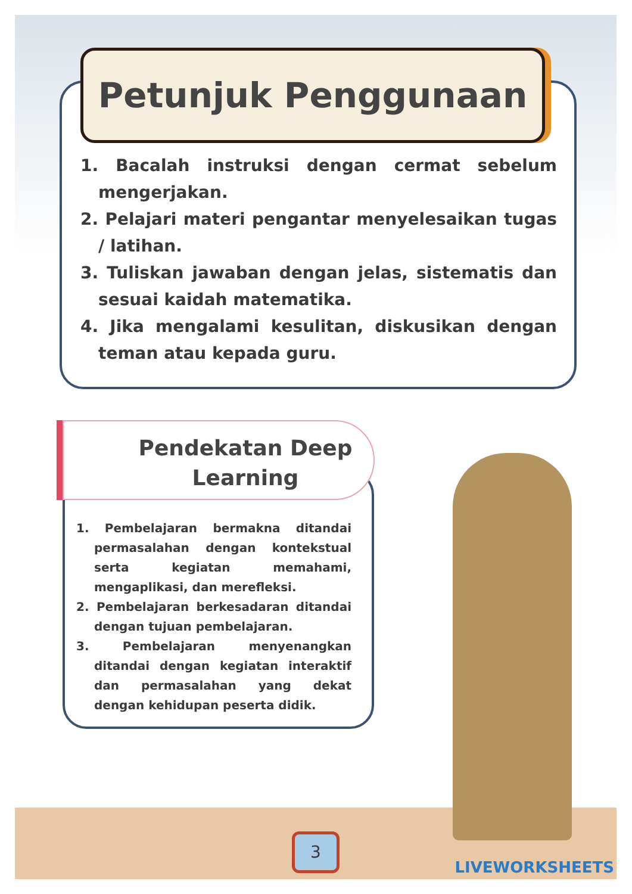Petunjuk Penggunaan
1. Bacalah instruksi dengan cermat sebelum mengerjakan.
2. Pelajari materi pengantar menyelesaikan tugas / latihan.
3. Tuliskan jawaban dengan jelas, sistematis dan sesuai kaidah matematika.
4. Jika mengalami kesulitan, diskusikan dengan teman atau kepada guru.
Pendekatan Deep Learning
1. Pembelajaran bermakna ditandai permasalahan dengan kontekstual serta kegiatan memahami, mengaplikasi, dan merefleksi.
2. Pembelajaran berkesadaran ditandai dengan tujuan pembelajaran.
3. Pembelajaran menyenangkan ditandai dengan kegiatan interaktif dan permasalahan yang dekat dengan kehidupan peserta didik.
3
LIVEWORKSHEETS